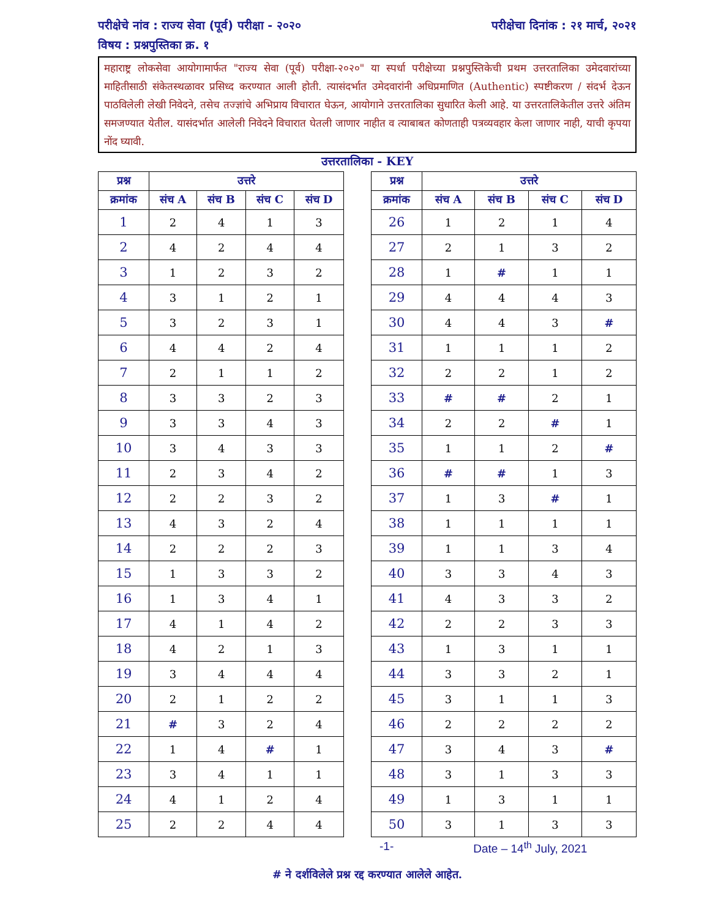परीक्षेचे नांव : राज्य सेवा (पूर्व) परीक्षा - २०२० परीक्षेचा दिनांक : २१ मार्च, २०२१
विषय : प्रश्नपुस्तिका क्र. १
महाराष्ट्र लोकसेवा आयोगामार्फत "राज्य सेवा (पूर्व) परीक्षा-२०२०" या स्पर्धा परीक्षेच्या प्रश्नपुस्तिकेची प्रथम उत्तरतालिका उमेदवारांच्या माहितीसाठी संकेतस्थळावर प्रसिध्द करण्यात आली होती. त्यासंदर्भात उमेदवारांनी अधिप्रमाणित (Authentic) स्पष्टीकरण / संदर्भ देऊन पाठविलेली लेखी निवेदने, तसेच तज्ज्ञांचे अभिप्राय विचारात घेऊन, आयोगाने उत्तरतालिका सुधारित केली आहे. या उत्तरतालिकेतील उत्तरे अंतिम समजण्यात येतील. यासंदर्भात आलेली निवेदने विचारात घेतली जाणार नाहीत व त्याबाबत कोणताही पत्रव्यवहार केला जाणार नाही, याची कृपया नोंद घ्यावी.
उत्तरतालिका - KEY
| प्रश्न | उत्तरे | | | |
| --- | --- | --- | --- | --- |
| क्रमांक | संच A | संच B | संच C | संच D |
| 1 | 2 | 4 | 1 | 3 |
| 2 | 4 | 2 | 4 | 4 |
| 3 | 1 | 2 | 3 | 2 |
| 4 | 3 | 1 | 2 | 1 |
| 5 | 3 | 2 | 3 | 1 |
| 6 | 4 | 4 | 2 | 4 |
| 7 | 2 | 1 | 1 | 2 |
| 8 | 3 | 3 | 2 | 3 |
| 9 | 3 | 3 | 4 | 3 |
| 10 | 3 | 4 | 3 | 3 |
| 11 | 2 | 3 | 4 | 2 |
| 12 | 2 | 2 | 3 | 2 |
| 13 | 4 | 3 | 2 | 4 |
| 14 | 2 | 2 | 2 | 3 |
| 15 | 1 | 3 | 3 | 2 |
| 16 | 1 | 3 | 4 | 1 |
| 17 | 4 | 1 | 4 | 2 |
| 18 | 4 | 2 | 1 | 3 |
| 19 | 3 | 4 | 4 | 4 |
| 20 | 2 | 1 | 2 | 2 |
| 21 | # | 3 | 2 | 4 |
| 22 | 1 | 4 | # | 1 |
| 23 | 3 | 4 | 1 | 1 |
| 24 | 4 | 1 | 2 | 4 |
| 25 | 2 | 2 | 4 | 4 |
| प्रश्न | उत्तरे | | | |
| --- | --- | --- | --- | --- |
| क्रमांक | संच A | संच B | संच C | संच D |
| 26 | 1 | 2 | 1 | 4 |
| 27 | 2 | 1 | 3 | 2 |
| 28 | 1 | # | 1 | 1 |
| 29 | 4 | 4 | 4 | 3 |
| 30 | 4 | 4 | 3 | # |
| 31 | 1 | 1 | 1 | 2 |
| 32 | 2 | 2 | 1 | 2 |
| 33 | # | # | 2 | 1 |
| 34 | 2 | 2 | # | 1 |
| 35 | 1 | 1 | 2 | # |
| 36 | # | # | 1 | 3 |
| 37 | 1 | 3 | # | 1 |
| 38 | 1 | 1 | 1 | 1 |
| 39 | 1 | 1 | 3 | 4 |
| 40 | 3 | 3 | 4 | 3 |
| 41 | 4 | 3 | 3 | 2 |
| 42 | 2 | 2 | 3 | 3 |
| 43 | 1 | 3 | 1 | 1 |
| 44 | 3 | 3 | 2 | 1 |
| 45 | 3 | 1 | 1 | 3 |
| 46 | 2 | 2 | 2 | 2 |
| 47 | 3 | 4 | 3 | # |
| 48 | 3 | 1 | 3 | 3 |
| 49 | 1 | 3 | 1 | 1 |
| 50 | 3 | 1 | 3 | 3 |
-1- Date – 14<sup>th</sup> July, 2021
# ने दर्शविलेले प्रश्न रद्द करण्यात आलेले आहेत.